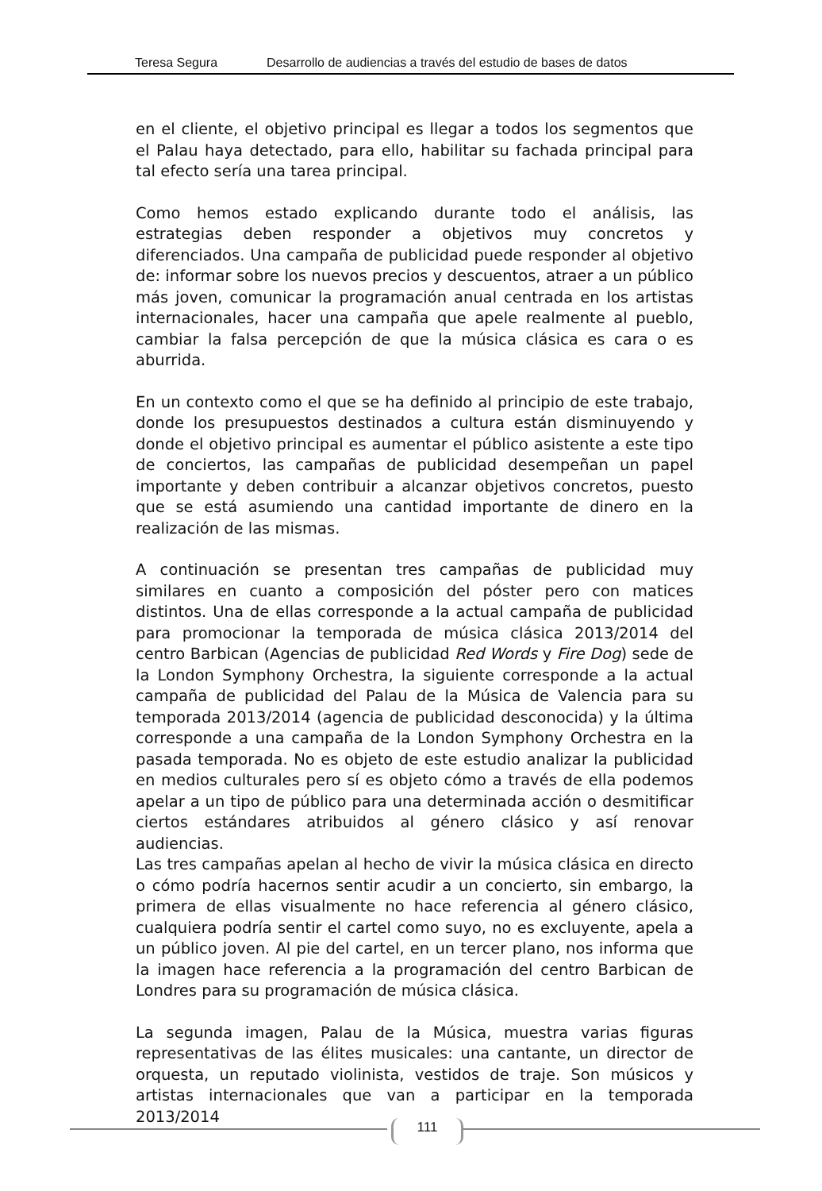Teresa Segura Desarrollo de audiencias a través del estudio de bases de datos
en el cliente, el objetivo principal es llegar a todos los segmentos que el Palau haya detectado, para ello, habilitar su fachada principal para tal efecto sería una tarea principal.
Como hemos estado explicando durante todo el análisis, las estrategias deben responder a objetivos muy concretos y diferenciados. Una campaña de publicidad puede responder al objetivo de: informar sobre los nuevos precios y descuentos, atraer a un público más joven, comunicar la programación anual centrada en los artistas internacionales, hacer una campaña que apele realmente al pueblo, cambiar la falsa percepción de que la música clásica es cara o es aburrida.
En un contexto como el que se ha definido al principio de este trabajo, donde los presupuestos destinados a cultura están disminuyendo y donde el objetivo principal es aumentar el público asistente a este tipo de conciertos, las campañas de publicidad desempeñan un papel importante y deben contribuir a alcanzar objetivos concretos, puesto que se está asumiendo una cantidad importante de dinero en la realización de las mismas.
A continuación se presentan tres campañas de publicidad muy similares en cuanto a composición del póster pero con matices distintos. Una de ellas corresponde a la actual campaña de publicidad para promocionar la temporada de música clásica 2013/2014 del centro Barbican (Agencias de publicidad Red Words y Fire Dog) sede de la London Symphony Orchestra, la siguiente corresponde a la actual campaña de publicidad del Palau de la Música de Valencia para su temporada 2013/2014 (agencia de publicidad desconocida) y la última corresponde a una campaña de la London Symphony Orchestra en la pasada temporada. No es objeto de este estudio analizar la publicidad en medios culturales pero sí es objeto cómo a través de ella podemos apelar a un tipo de público para una determinada acción o desmitificar ciertos estándares atribuidos al género clásico y así renovar audiencias.
Las tres campañas apelan al hecho de vivir la música clásica en directo o cómo podría hacernos sentir acudir a un concierto, sin embargo, la primera de ellas visualmente no hace referencia al género clásico, cualquiera podría sentir el cartel como suyo, no es excluyente, apela a un público joven. Al pie del cartel, en un tercer plano, nos informa que la imagen hace referencia a la programación del centro Barbican de Londres para su programación de música clásica.
La segunda imagen, Palau de la Música, muestra varias figuras representativas de las élites musicales: una cantante, un director de orquesta, un reputado violinista, vestidos de traje. Son músicos y artistas internacionales que van a participar en la temporada 2013/2014
111